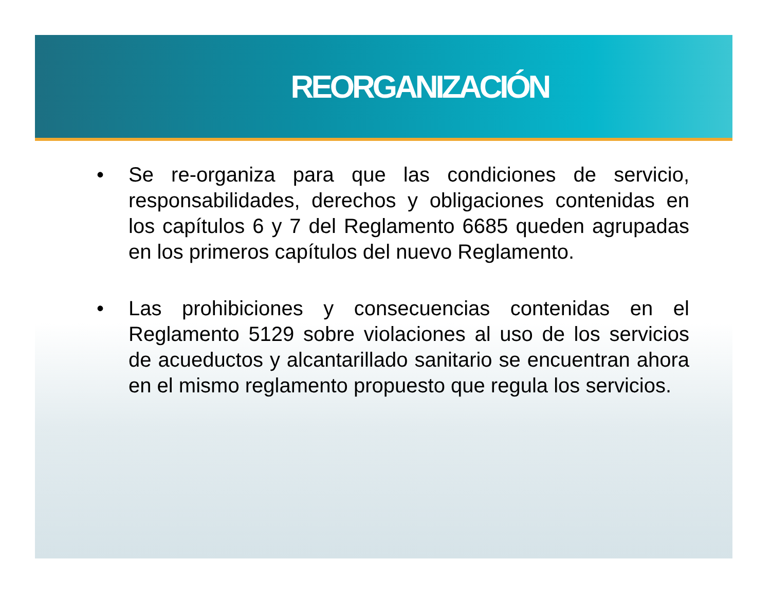REORGANIZACIÓN
• Se re-organiza para que las condiciones de servicio, responsabilidades, derechos y obligaciones contenidas en los capítulos 6 y 7 del Reglamento 6685 queden agrupadas en los primeros capítulos del nuevo Reglamento.
• Las prohibiciones y consecuencias contenidas en el Reglamento 5129 sobre violaciones al uso de los servicios de acueductos y alcantarillado sanitario se encuentran ahora en el mismo reglamento propuesto que regula los servicios.